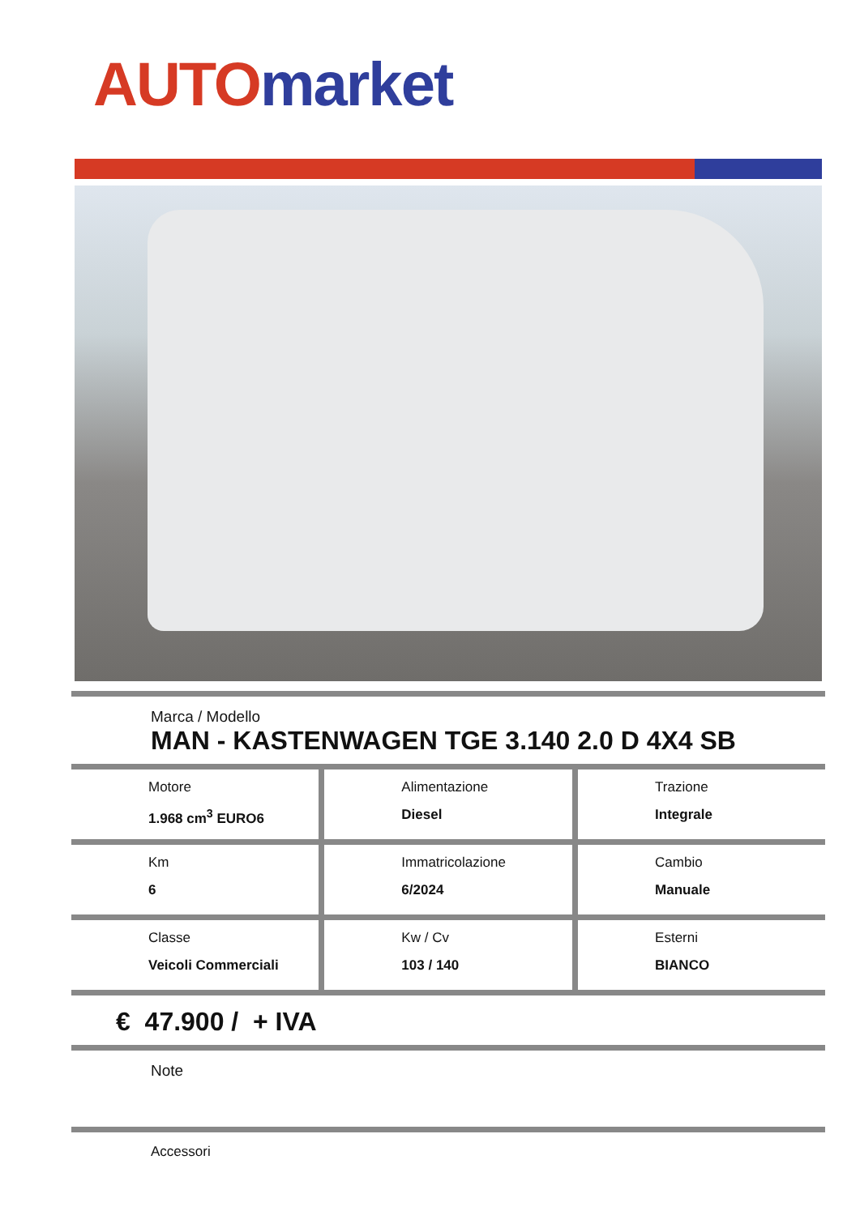AUTO market
Marca / Modello
MAN - KASTENWAGEN TGE 3.140 2.0 D 4X4 SB
| Motore 1.968 cm<sup>3</sup> EURO6 | Alimentazione Diesel | Trazione Integrale |
| Km 6 | Immatricolazione 6/2024 | Cambio Manuale |
| Classe Veicoli Commerciali | Kw / Cv 103 / 140 | Esterni BIANCO |
€ 47.900 / + IVA
Note
Accessori